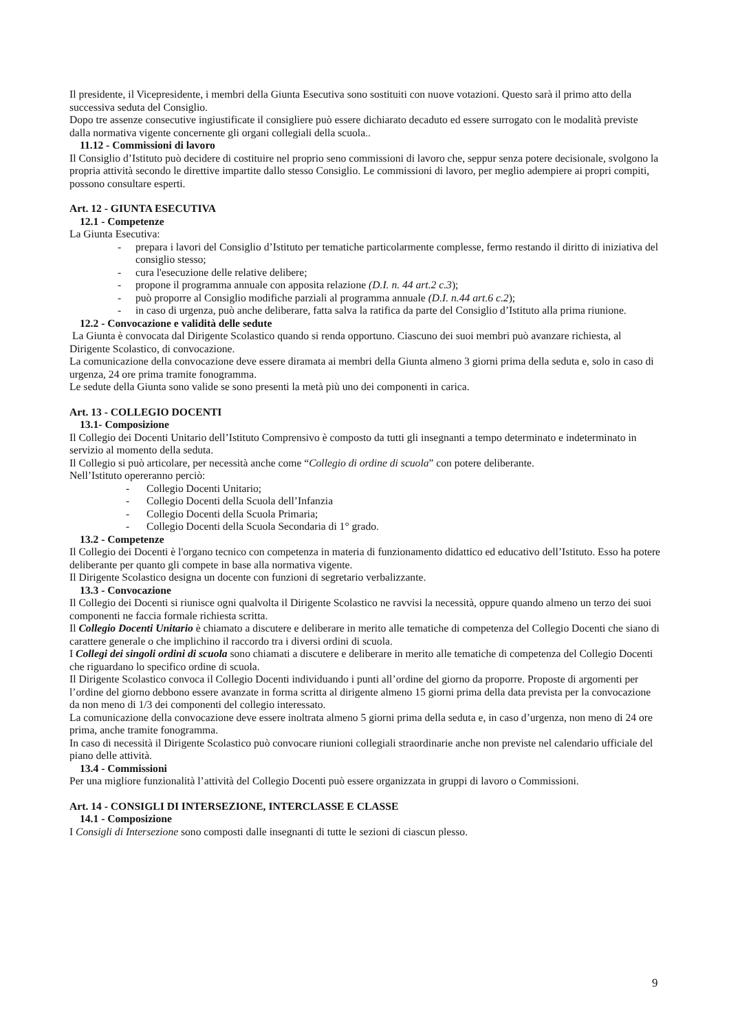Il presidente, il Vicepresidente, i membri della Giunta Esecutiva sono sostituiti con nuove votazioni. Questo sarà il primo atto della successiva seduta del Consiglio.
Dopo tre assenze consecutive ingiustificate il consigliere può essere dichiarato decaduto ed essere surrogato con le modalità previste dalla normativa vigente concernente gli organi collegiali della scuola..
11.12 - Commissioni di lavoro
Il Consiglio d’Istituto può decidere di costituire nel proprio seno commissioni di lavoro che, seppur senza potere decisionale, svolgono la propria attività secondo le direttive impartite dallo stesso Consiglio. Le commissioni di lavoro, per meglio adempiere ai propri compiti, possono consultare esperti.
Art. 12 - GIUNTA ESECUTIVA
12.1 - Competenze
La Giunta Esecutiva:
- prepara i lavori del Consiglio d’Istituto per tematiche particolarmente complesse, fermo restando il diritto di iniziativa del consiglio stesso;
- cura l'esecuzione delle relative delibere;
- propone il programma annuale con apposita relazione (D.I. n. 44 art.2 c.3);
- può proporre al Consiglio modifiche parziali al programma annuale (D.I. n.44 art.6 c.2);
- in caso di urgenza, può anche deliberare, fatta salva la ratifica da parte del Consiglio d’Istituto alla prima riunione.
12.2 - Convocazione e validità delle sedute
La Giunta è convocata dal Dirigente Scolastico quando si renda opportuno. Ciascuno dei suoi membri può avanzare richiesta, al Dirigente Scolastico, di convocazione.
La comunicazione della convocazione deve essere diramata ai membri della Giunta almeno 3 giorni prima della seduta e, solo in caso di urgenza, 24 ore prima tramite fonogramma.
Le sedute della Giunta sono valide se sono presenti la metà più uno dei componenti in carica.
Art. 13 - COLLEGIO DOCENTI
13.1- Composizione
Il Collegio dei Docenti Unitario dell’Istituto Comprensivo è composto da tutti gli insegnanti a tempo determinato e indeterminato in servizio al momento della seduta.
Il Collegio si può articolare, per necessità anche come “Collegio di ordine di scuola” con potere deliberante.
Nell’Istituto opereranno perciò:
- Collegio Docenti Unitario;
- Collegio Docenti della Scuola dell’Infanzia
- Collegio Docenti della Scuola Primaria;
- Collegio Docenti della Scuola Secondaria di 1° grado.
13.2 - Competenze
Il Collegio dei Docenti è l'organo tecnico con competenza in materia di funzionamento didattico ed educativo dell’Istituto. Esso ha potere deliberante per quanto gli compete in base alla normativa vigente.
Il Dirigente Scolastico designa un docente con funzioni di segretario verbalizzante.
13.3 - Convocazione
Il Collegio dei Docenti si riunisce ogni qualvolta il Dirigente Scolastico ne ravvisi la necessità, oppure quando almeno un terzo dei suoi componenti ne faccia formale richiesta scritta.
Il Collegio Docenti Unitario è chiamato a discutere e deliberare in merito alle tematiche di competenza del Collegio Docenti che siano di carattere generale o che implichino il raccordo tra i diversi ordini di scuola.
I Collegi dei singoli ordini di scuola sono chiamati a discutere e deliberare in merito alle tematiche di competenza del Collegio Docenti che riguardano lo specifico ordine di scuola.
Il Dirigente Scolastico convoca il Collegio Docenti individuando i punti all’ordine del giorno da proporre. Proposte di argomenti per l’ordine del giorno debbono essere avanzate in forma scritta al dirigente almeno 15 giorni prima della data prevista per la convocazione da non meno di 1/3 dei componenti del collegio interessato.
La comunicazione della convocazione deve essere inoltrata almeno 5 giorni prima della seduta e, in caso d’urgenza, non meno di 24 ore prima, anche tramite fonogramma.
In caso di necessità il Dirigente Scolastico può convocare riunioni collegiali straordinarie anche non previste nel calendario ufficiale del piano delle attività.
13.4 - Commissioni
Per una migliore funzionalità l’attività del Collegio Docenti può essere organizzata in gruppi di lavoro o Commissioni.
Art. 14 - CONSIGLI DI INTERSEZIONE, INTERCLASSE E CLASSE
14.1 - Composizione
I Consigli di Intersezione sono composti dalle insegnanti di tutte le sezioni di ciascun plesso.
9